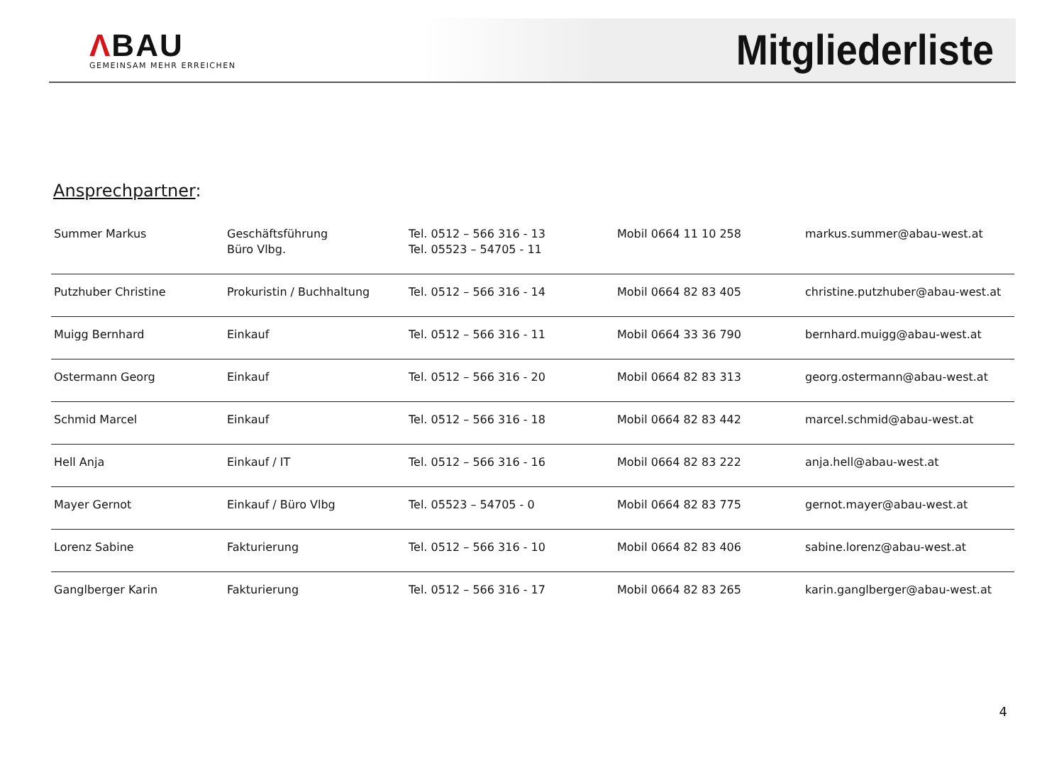ΛBAU
GEMEINSAM MEHR ERREICHEN
Mitgliederliste
Ansprechpartner:
| Summer Markus | Geschäftsführung Büro Vlbg. | Tel. 0512 – 566 316 - 13 Tel. 05523 – 54705 - 11 | Mobil 0664 11 10 258 | markus.summer@abau-west.at |
| Putzhuber Christine | Prokuristin / Buchhaltung | Tel. 0512 – 566 316 - 14 | Mobil 0664 82 83 405 | christine.putzhuber@abau-west.at |
| Muigg Bernhard | Einkauf | Tel. 0512 – 566 316 - 11 | Mobil 0664 33 36 790 | bernhard.muigg@abau-west.at |
| Ostermann Georg | Einkauf | Tel. 0512 – 566 316 - 20 | Mobil 0664 82 83 313 | georg.ostermann@abau-west.at |
| Schmid Marcel | Einkauf | Tel. 0512 – 566 316 - 18 | Mobil 0664 82 83 442 | marcel.schmid@abau-west.at |
| Hell Anja | Einkauf / IT | Tel. 0512 – 566 316 - 16 | Mobil 0664 82 83 222 | anja.hell@abau-west.at |
| Mayer Gernot | Einkauf / Büro Vlbg | Tel. 05523 – 54705 - 0 | Mobil 0664 82 83 775 | gernot.mayer@abau-west.at |
| Lorenz Sabine | Fakturierung | Tel. 0512 – 566 316 - 10 | Mobil 0664 82 83 406 | sabine.lorenz@abau-west.at |
| Ganglberger Karin | Fakturierung | Tel. 0512 – 566 316 - 17 | Mobil 0664 82 83 265 | karin.ganglberger@abau-west.at |
4